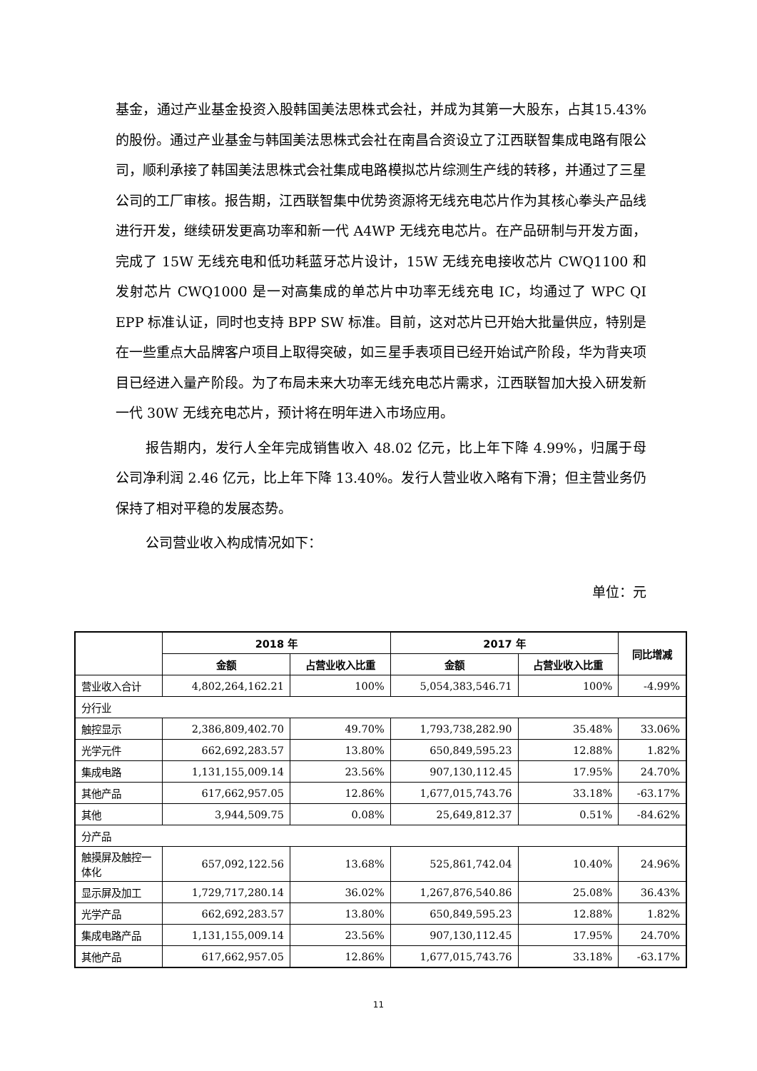基金，通过产业基金投资入股韩国美法思株式会社，并成为其第一大股东，占其15.43%的股份。通过产业基金与韩国美法思株式会社在南昌合资设立了江西联智集成电路有限公司，顺利承接了韩国美法思株式会社集成电路模拟芯片综测生产线的转移，并通过了三星公司的工厂审核。报告期，江西联智集中优势资源将无线充电芯片作为其核心拳头产品线进行开发，继续研发更高功率和新一代 A4WP 无线充电芯片。在产品研制与开发方面，完成了 15W 无线充电和低功耗蓝牙芯片设计，15W 无线充电接收芯片 CWQ1100 和发射芯片 CWQ1000 是一对高集成的单芯片中功率无线充电 IC，均通过了 WPC QI EPP 标准认证，同时也支持 BPP SW 标准。目前，这对芯片已开始大批量供应，特别是在一些重点大品牌客户项目上取得突破，如三星手表项目已经开始试产阶段，华为背夹项目已经进入量产阶段。为了布局未来大功率无线充电芯片需求，江西联智加大投入研发新一代 30W 无线充电芯片，预计将在明年进入市场应用。
报告期内，发行人全年完成销售收入 48.02 亿元，比上年下降 4.99%，归属于母公司净利润 2.46 亿元，比上年下降 13.40%。发行人营业收入略有下滑；但主营业务仍保持了相对平稳的发展态势。
公司营业收入构成情况如下：
单位：元
| | 2018 年 | | 2017 年 | | 同比增减 |
| --- | --- | --- | --- | --- | --- |
| | 金额 | 占营业收入比重 | 金额 | 占营业收入比重 | |
| 营业收入合计 | 4,802,264,162.21 | 100% | 5,054,383,546.71 | 100% | -4.99% |
| 分行业 | | | | | |
| 触控显示 | 2,386,809,402.70 | 49.70% | 1,793,738,282.90 | 35.48% | 33.06% |
| 光学元件 | 662,692,283.57 | 13.80% | 650,849,595.23 | 12.88% | 1.82% |
| 集成电路 | 1,131,155,009.14 | 23.56% | 907,130,112.45 | 17.95% | 24.70% |
| 其他产品 | 617,662,957.05 | 12.86% | 1,677,015,743.76 | 33.18% | -63.17% |
| 其他 | 3,944,509.75 | 0.08% | 25,649,812.37 | 0.51% | -84.62% |
| 分产品 | | | | | |
| 触摸屏及触控一体化 | 657,092,122.56 | 13.68% | 525,861,742.04 | 10.40% | 24.96% |
| 显示屏及加工 | 1,729,717,280.14 | 36.02% | 1,267,876,540.86 | 25.08% | 36.43% |
| 光学产品 | 662,692,283.57 | 13.80% | 650,849,595.23 | 12.88% | 1.82% |
| 集成电路产品 | 1,131,155,009.14 | 23.56% | 907,130,112.45 | 17.95% | 24.70% |
| 其他产品 | 617,662,957.05 | 12.86% | 1,677,015,743.76 | 33.18% | -63.17% |
11